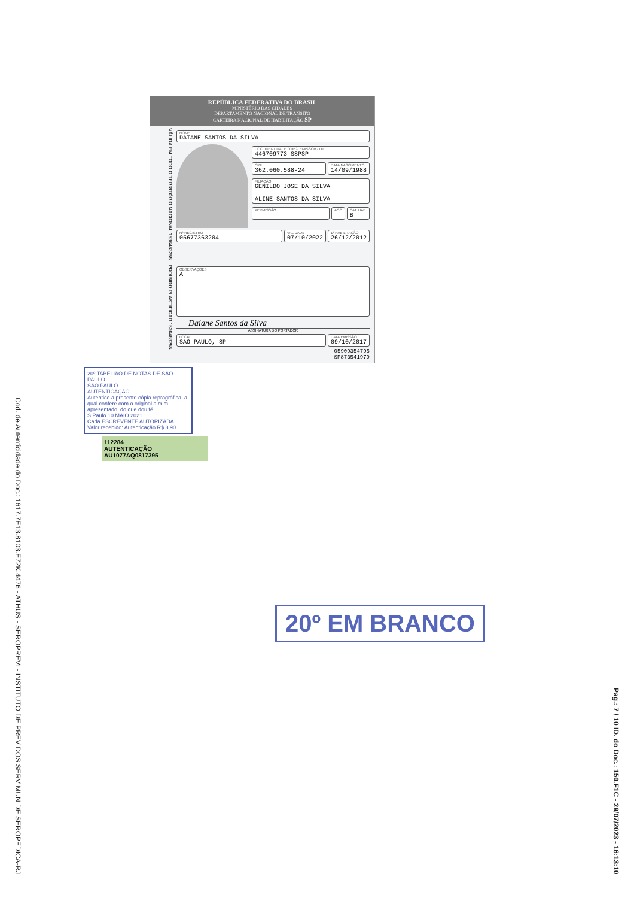Cod. de Autenticidade do Doc.: 1617.7E13.8103.E72K.4476 - ATHUS - SEROPREVI - INSTITUTO DE PREV DOS SERV MUN DE SEROPEDICA-RJ
REPÚBLICA FEDERATIVA DO BRASIL
MINISTÉRIO DAS CIDADES
DEPARTAMENTO NACIONAL DE TRÂNSITO
CARTEIRA NACIONAL DE HABILITAÇÃO SP
VÁLIDA EM TODO O TERRITÓRIO NACIONAL 1536483255
NOME
DAIANE SANTOS DA SILVA
DOC. IDENTIDADE / ÓRG. EMISSOR / UF
446709773 SSPSP
CPF
362.060.588-24
DATA NASCIMENTO
14/09/1988
FILIAÇÃO
GENILDO JOSE DA SILVA
ALINE SANTOS DA SILVA
PERMISSÃO ACC CAT. HAB.
B
Nº REGISTRO
05677363204
VALIDADE
07/10/2022
1ª HABILITAÇÃO
26/12/2012
PROIBIDO PLASTIFICAR 1536483255
OBSERVAÇÕES
A
Daiane Santos da Silva
ASSINATURA DO PORTADOR
LOCAL
SAO PAULO, SP
DATA EMISSÃO
09/10/2017
05909354795
SP873541979
20º TABELIÃO DE NOTAS DE SÃO PAULO
SÃO PAULO
AUTENTICAÇÃO
Autentico a presente cópia reprográfica, a qual confere com o original a mim apresentado, do que dou fé.
S.Paulo 10 MAIO 2021
Carla ESCREVENTE AUTORIZADA
Valor recebido: Autenticação R$ 3,90
112284
AUTENTICAÇÃO
AU1077AQ0817395
20º EM BRANCO
Pag.: 7 / 10 ID. do Doc.: 150.F1C - 29/07/2023 - 16:13:10